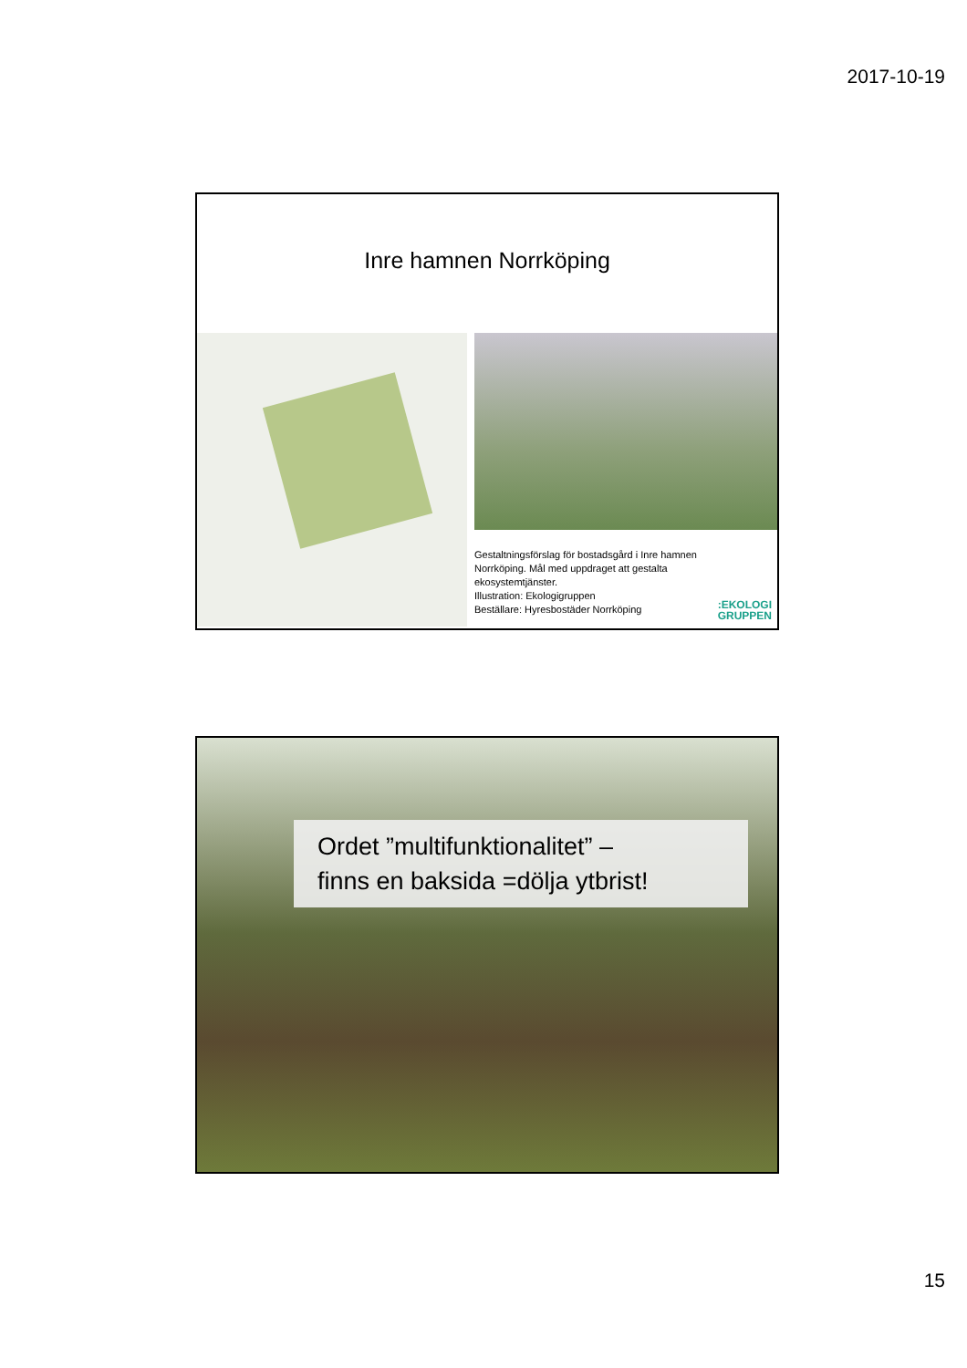2017-10-19
Inre hamnen Norrköping
Gestaltningsförslag för bostadsgård i Inre hamnen
Norrköping. Mål med uppdraget att gestalta
ekosystemtjänster.
Illustration: Ekologigruppen
Beställare: Hyresbostäder Norrköping
:EKOLOGI
GRUPPEN
Ordet ”multifunktionalitet” –
finns en baksida =dölja ytbrist!
15